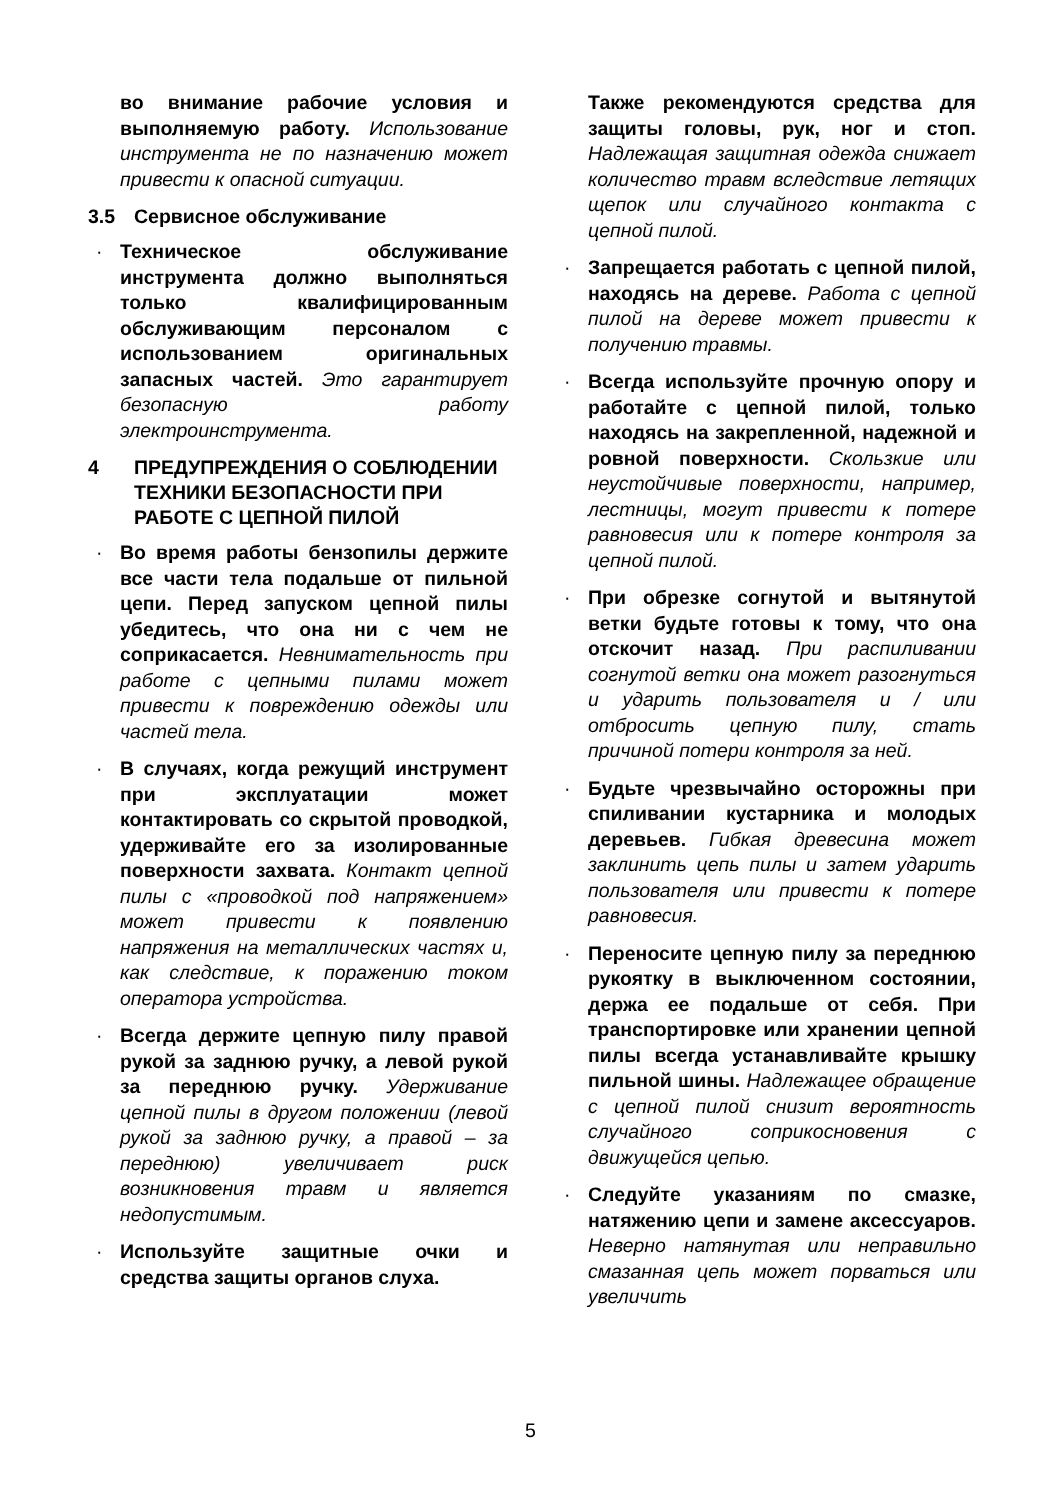во внимание рабочие условия и выполняемую работу. Использование инструмента не по назначению может привести к опасной ситуации.
3.5 Сервисное обслуживание
· Техническое обслуживание инструмента должно выполняться только квалифицированным обслуживающим персоналом с использованием оригинальных запасных частей. Это гарантирует безопасную работу электроинструмента.
4 ПРЕДУПРЕЖДЕНИЯ О СОБЛЮДЕНИИ ТЕХНИКИ БЕЗОПАСНОСТИ ПРИ РАБОТЕ С ЦЕПНОЙ ПИЛОЙ
· Во время работы бензопилы держите все части тела подальше от пильной цепи. Перед запуском цепной пилы убедитесь, что она ни с чем не соприкасается. Невнимательность при работе с цепными пилами может привести к повреждению одежды или частей тела.
· В случаях, когда режущий инструмент при эксплуатации может контактировать со скрытой проводкой, удерживайте его за изолированные поверхности захвата. Контакт цепной пилы с «проводкой под напряжением» может привести к появлению напряжения на металлических частях и, как следствие, к поражению током оператора устройства.
· Всегда держите цепную пилу правой рукой за заднюю ручку, а левой рукой за переднюю ручку. Удерживание цепной пилы в другом положении (левой рукой за заднюю ручку, а правой – за переднюю) увеличивает риск возникновения травм и является недопустимым.
· Используйте защитные очки и средства защиты органов слуха.
Также рекомендуются средства для защиты головы, рук, ног и стоп. Надлежащая защитная одежда снижает количество травм вследствие летящих щепок или случайного контакта с цепной пилой.
· Запрещается работать с цепной пилой, находясь на дереве. Работа с цепной пилой на дереве может привести к получению травмы.
· Всегда используйте прочную опору и работайте с цепной пилой, только находясь на закрепленной, надежной и ровной поверхности. Скользкие или неустойчивые поверхности, например, лестницы, могут привести к потере равновесия или к потере контроля за цепной пилой.
· При обрезке согнутой и вытянутой ветки будьте готовы к тому, что она отскочит назад. При распиливании согнутой ветки она может разогнуться и ударить пользователя и / или отбросить цепную пилу, стать причиной потери контроля за ней.
· Будьте чрезвычайно осторожны при спиливании кустарника и молодых деревьев. Гибкая древесина может заклинить цепь пилы и затем ударить пользователя или привести к потере равновесия.
· Переносите цепную пилу за переднюю рукоятку в выключенном состоянии, держа ее подальше от себя. При транспортировке или хранении цепной пилы всегда устанавливайте крышку пильной шины. Надлежащее обращение с цепной пилой снизит вероятность случайного соприкосновения с движущейся цепью.
· Следуйте указаниям по смазке, натяжению цепи и замене аксессуаров. Неверно натянутая или неправильно смазанная цепь может порваться или увеличить
5